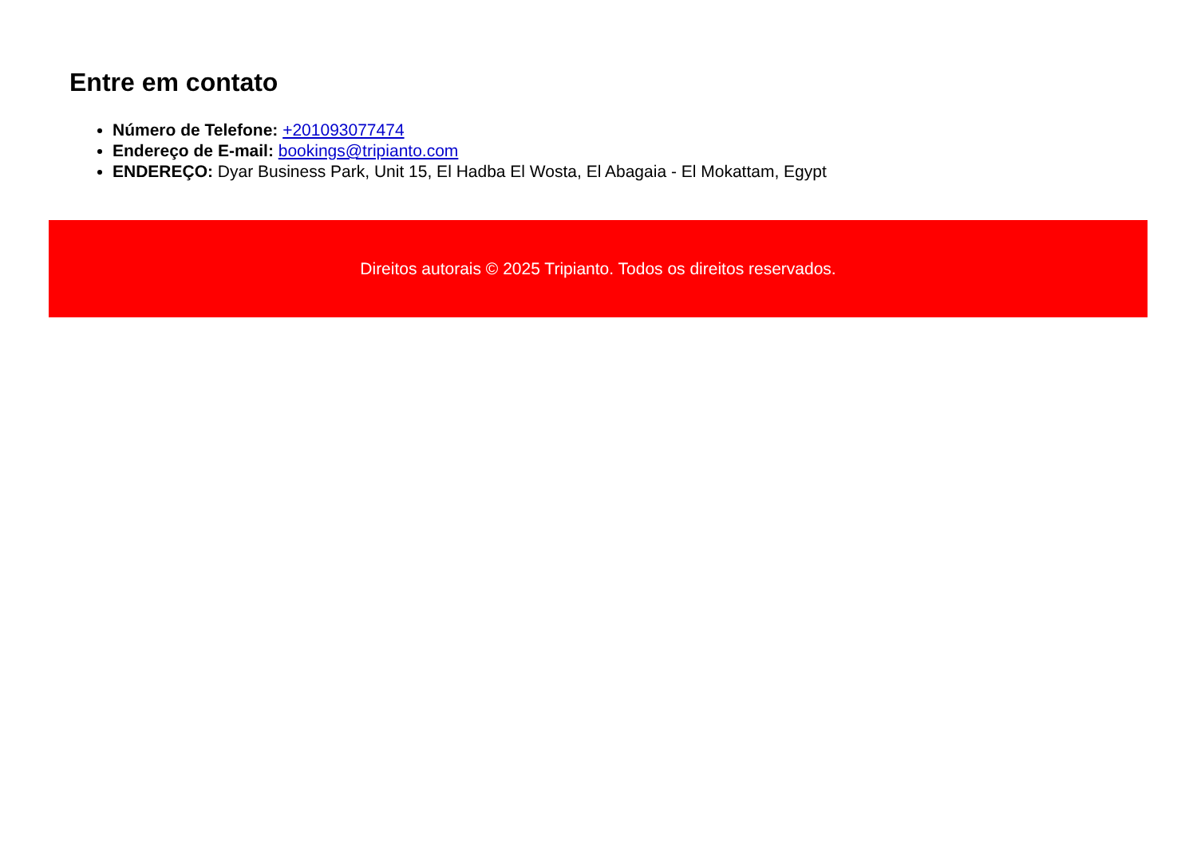Entre em contato
Número de Telefone: +201093077474
Endereço de E-mail: bookings@tripianto.com
ENDEREÇO: Dyar Business Park, Unit 15, El Hadba El Wosta, El Abagaia - El Mokattam, Egypt
Direitos autorais © 2025 Tripianto. Todos os direitos reservados.